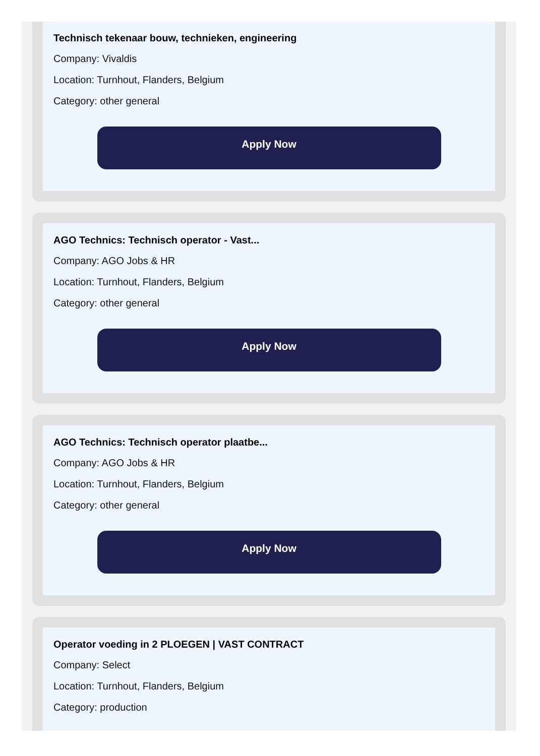Technisch tekenaar bouw, technieken, engineering
Company: Vivaldis
Location: Turnhout, Flanders, Belgium
Category: other general
Apply Now
AGO Technics: Technisch operator - Vast...
Company: AGO Jobs & HR
Location: Turnhout, Flanders, Belgium
Category: other general
Apply Now
AGO Technics: Technisch operator plaatbe...
Company: AGO Jobs & HR
Location: Turnhout, Flanders, Belgium
Category: other general
Apply Now
Operator voeding in 2 PLOEGEN | VAST CONTRACT
Company: Select
Location: Turnhout, Flanders, Belgium
Category: production